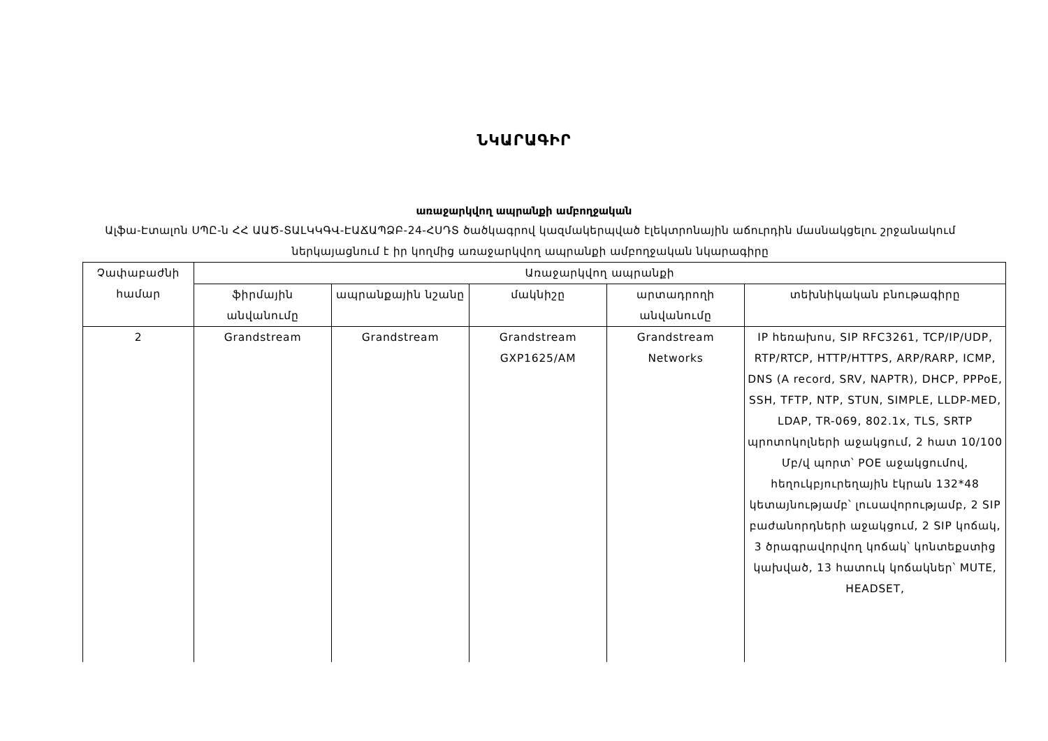ՆԿԱՐԱԳԻՐ
առաջարկվող ապրանքի ամբողջական
Ալֆա-Էտալոն ՍՊԸ-ն ՀՀ ԱԱԾ-ՏԱԼԿԿԳՎ-ԷԱՃԱՊՁԲ-24-ՀՍԴՏ ծածկագրով կազմակերպված էլեկտրոնային աճուրդին մասնակցելու շրջանակում ներկայացնում է իր կողմից առաջարկվող ապրանքի ամբողջական նկարագիրը
| Չափաբաժնի համար | Առաջարկվող ապրանքի | | | | |
| --- | --- | --- | --- | --- | --- |
| | ֆիրմային անվանումը | ապրանքային նշանը | մակնիշը | արտադրողի անվանումը | տեխնիկական բնութագիրը |
| 2 | Grandstream | Grandstream | Grandstream GXP1625/AM | Grandstream Networks | IP հեռախոս, SIP RFC3261, TCP/IP/UDP, RTP/RTCP, HTTP/HTTPS, ARP/RARP, ICMP, DNS (A record, SRV, NAPTR), DHCP, PPPoE, SSH, TFTP, NTP, STUN, SIMPLE, LLDP-MED, LDAP, TR-069, 802.1x, TLS, SRTP պրոտոկոլների աջակցում, 2 հատ 10/100 Մբ/վ պորտ՝ POE աջակցումով, հեղուկբյուրեղային էկրան 132*48 կետայնությամբ՝ լուսավորությամբ, 2 SIP բաժանորդների աջակցում, 2 SIP կոճակ, 3 ծրագրավորվող կոճակ՝ կոնտեքստից կախված, 13 հատուկ կոճակներ՝ MUTE, HEADSET, |